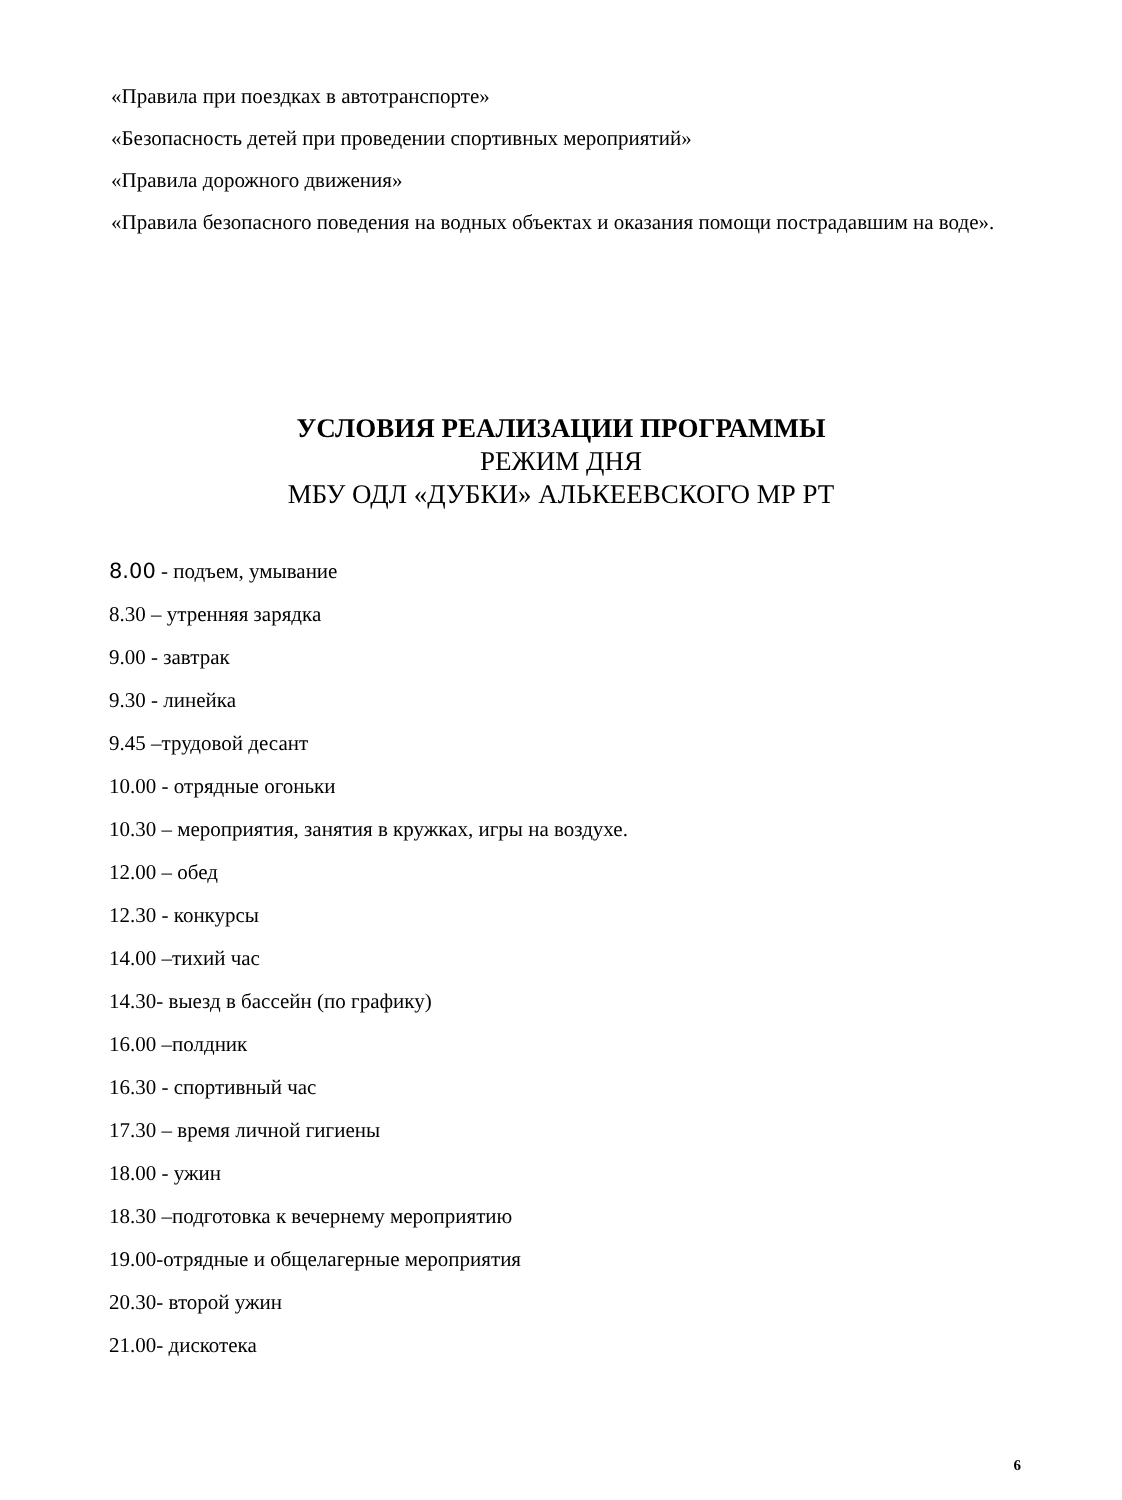«Правила при поездках в автотранспорте»
«Безопасность детей при проведении спортивных мероприятий»
«Правила дорожного движения»
«Правила безопасного поведения на водных объектах и оказания помощи пострадавшим на воде».
УСЛОВИЯ РЕАЛИЗАЦИИ ПРОГРАММЫ
РЕЖИМ ДНЯ
МБУ ОДЛ «ДУБКИ» АЛЬКЕЕВСКОГО МР РТ
8.00 - подъем, умывание
8.30 – утренняя зарядка
9.00 - завтрак
9.30 - линейка
9.45 –трудовой десант
10.00 - отрядные огоньки
10.30 – мероприятия, занятия в кружках, игры на воздухе.
12.00 – обед
12.30 - конкурсы
14.00 –тихий час
14.30- выезд в бассейн (по графику)
16.00 –полдник
16.30 - спортивный час
17.30 – время личной гигиены
18.00 - ужин
18.30 –подготовка к вечернему мероприятию
19.00-отрядные и общелагерные мероприятия
20.30- второй ужин
21.00- дискотека
6